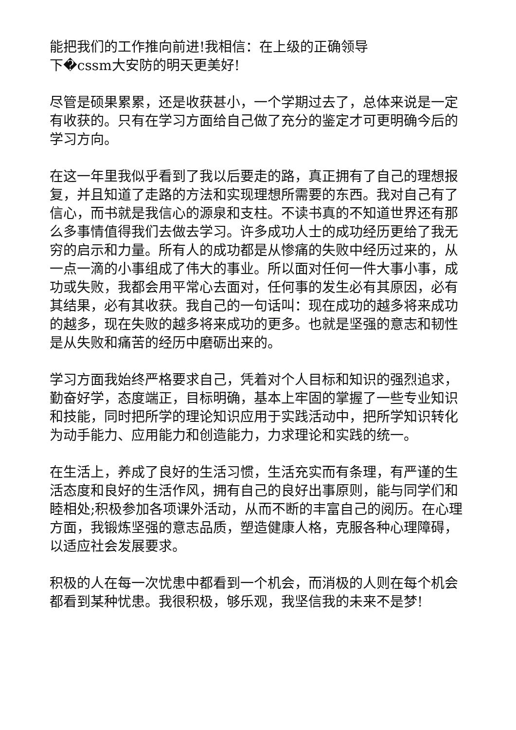能把我们的工作推向前进!我相信：在上级的正确领导
下�cssm大安防的明天更美好!
尽管是硕果累累，还是收获甚小，一个学期过去了，总体来说是一定有收获的。只有在学习方面给自己做了充分的鉴定才可更明确今后的学习方向。
在这一年里我似乎看到了我以后要走的路，真正拥有了自己的理想报复，并且知道了走路的方法和实现理想所需要的东西。我对自己有了信心，而书就是我信心的源泉和支柱。不读书真的不知道世界还有那么多事情值得我们去做去学习。许多成功人士的成功经历更给了我无穷的启示和力量。所有人的成功都是从惨痛的失败中经历过来的，从一点一滴的小事组成了伟大的事业。所以面对任何一件大事小事，成功或失败，我都会用平常心去面对，任何事的发生必有其原因，必有其结果，必有其收获。我自己的一句话叫：现在成功的越多将来成功的越多，现在失败的越多将来成功的更多。也就是坚强的意志和韧性是从失败和痛苦的经历中磨砺出来的。
学习方面我始终严格要求自己，凭着对个人目标和知识的强烈追求，勤奋好学，态度端正，目标明确，基本上牢固的掌握了一些专业知识和技能，同时把所学的理论知识应用于实践活动中，把所学知识转化为动手能力、应用能力和创造能力，力求理论和实践的统一。
在生活上，养成了良好的生活习惯，生活充实而有条理，有严谨的生活态度和良好的生活作风，拥有自己的良好出事原则，能与同学们和睦相处;积极参加各项课外活动，从而不断的丰富自己的阅历。在心理方面，我锻炼坚强的意志品质，塑造健康人格，克服各种心理障碍，以适应社会发展要求。
积极的人在每一次忧患中都看到一个机会，而消极的人则在每个机会都看到某种忧患。我很积极，够乐观，我坚信我的未来不是梦!